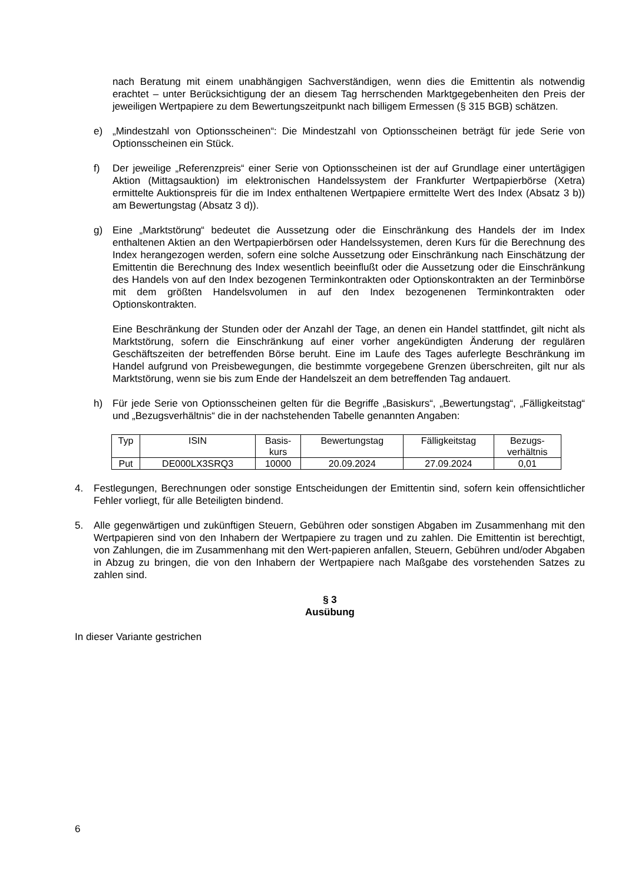nach Beratung mit einem unabhängigen Sachverständigen, wenn dies die Emittentin als notwendig erachtet – unter Berücksichtigung der an diesem Tag herrschenden Marktgegebenheiten den Preis der jeweiligen Wertpapiere zu dem Bewertungszeitpunkt nach billigem Ermessen (§ 315 BGB) schätzen.
e) „Mindestzahl von Optionsscheinen“: Die Mindestzahl von Optionsscheinen beträgt für jede Serie von Optionsscheinen ein Stück.
f) Der jeweilige „Referenzpreis“ einer Serie von Optionsscheinen ist der auf Grundlage einer untertägigen Aktion (Mittagsauktion) im elektronischen Handelssystem der Frankfurter Wertpapierbörse (Xetra) ermittelte Auktionspreis für die im Index enthaltenen Wertpapiere ermittelte Wert des Index (Absatz 3 b)) am Bewertungstag (Absatz 3 d)).
g) Eine „Marktstörung“ bedeutet die Aussetzung oder die Einschränkung des Handels der im Index enthaltenen Aktien an den Wertpapierbörsen oder Handelssystemen, deren Kurs für die Berechnung des Index herangezogen werden, sofern eine solche Aussetzung oder Einschränkung nach Einschätzung der Emittentin die Berechnung des Index wesentlich beeinflußt oder die Aussetzung oder die Einschränkung des Handels von auf den Index bezogenen Terminkontrakten oder Optionskontrakten an der Terminbörse mit dem größten Handelsvolumen in auf den Index bezogenenen Terminkontrakten oder Optionskontrakten.
Eine Beschränkung der Stunden oder der Anzahl der Tage, an denen ein Handel stattfindet, gilt nicht als Marktstörung, sofern die Einschränkung auf einer vorher angekündigten Änderung der regulären Geschäftszeiten der betreffenden Börse beruht. Eine im Laufe des Tages auferlegte Beschränkung im Handel aufgrund von Preisbewegungen, die bestimmte vorgegebene Grenzen überschreiten, gilt nur als Marktstörung, wenn sie bis zum Ende der Handelszeit an dem betreffenden Tag andauert.
h) Für jede Serie von Optionsscheinen gelten für die Begriffe „Basiskurs“, „Bewertungstag“, „Fälligkeitstag“ und „Bezugsverhältnis“ die in der nachstehenden Tabelle genannten Angaben:
| Typ | ISIN | Basis- kurs | Bewertungstag | Fälligkeitstag | Bezugs- verhältnis |
| --- | --- | --- | --- | --- | --- |
| Put | DE000LX3SRQ3 | 10000 | 20.09.2024 | 27.09.2024 | 0,01 |
4. Festlegungen, Berechnungen oder sonstige Entscheidungen der Emittentin sind, sofern kein offensichtlicher Fehler vorliegt, für alle Beteiligten bindend.
5. Alle gegenwärtigen und zukünftigen Steuern, Gebühren oder sonstigen Abgaben im Zusammenhang mit den Wertpapieren sind von den Inhabern der Wertpapiere zu tragen und zu zahlen. Die Emittentin ist berechtigt, von Zahlungen, die im Zusammenhang mit den Wert-papieren anfallen, Steuern, Gebühren und/oder Abgaben in Abzug zu bringen, die von den Inhabern der Wertpapiere nach Maßgabe des vorstehenden Satzes zu zahlen sind.
§ 3
Ausübung
In dieser Variante gestrichen
6